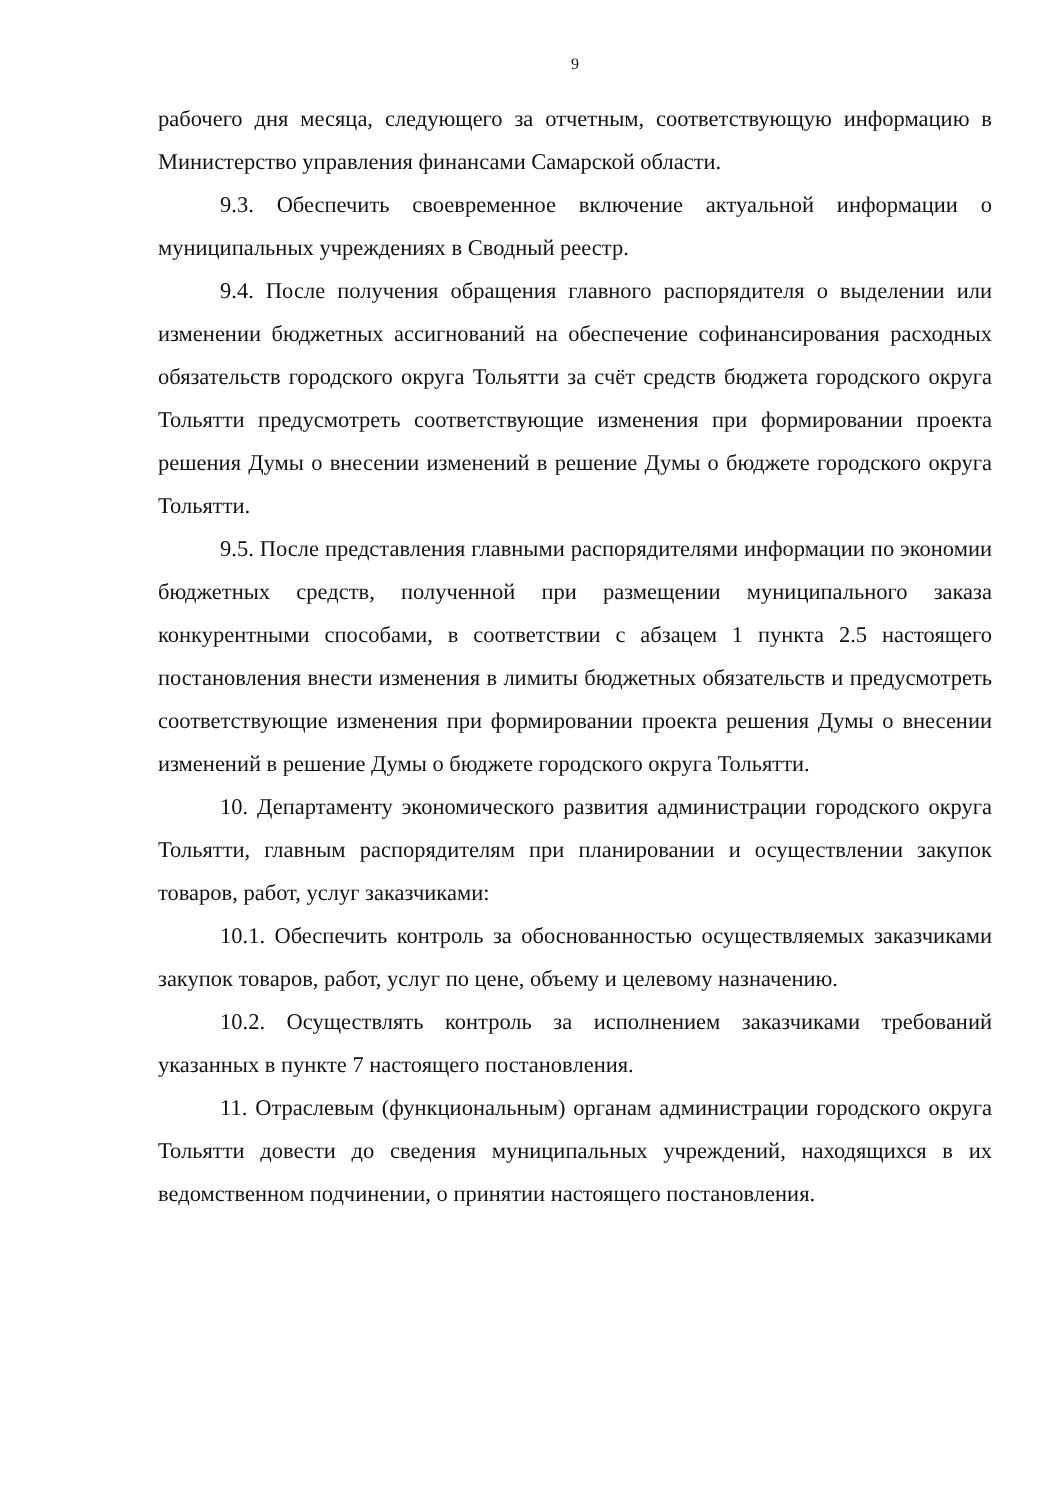9
рабочего дня месяца, следующего за отчетным, соответствующую информацию в Министерство управления финансами Самарской области.
9.3. Обеспечить своевременное включение актуальной информации о муниципальных учреждениях в Сводный реестр.
9.4. После получения обращения главного распорядителя о выделении или изменении бюджетных ассигнований на обеспечение софинансирования расходных обязательств городского округа Тольятти за счёт средств бюджета городского округа Тольятти предусмотреть соответствующие изменения при формировании проекта решения Думы о внесении изменений в решение Думы о бюджете городского округа Тольятти.
9.5. После представления главными распорядителями информации по экономии бюджетных средств, полученной при размещении муниципального заказа конкурентными способами, в соответствии с абзацем 1 пункта 2.5 настоящего постановления внести изменения в лимиты бюджетных обязательств и предусмотреть соответствующие изменения при формировании проекта решения Думы о внесении изменений в решение Думы о бюджете городского округа Тольятти.
10. Департаменту экономического развития администрации городского округа Тольятти, главным распорядителям при планировании и осуществлении закупок товаров, работ, услуг заказчиками:
10.1. Обеспечить контроль за обоснованностью осуществляемых заказчиками закупок товаров, работ, услуг по цене, объему и целевому назначению.
10.2. Осуществлять контроль за исполнением заказчиками требований указанных в пункте 7 настоящего постановления.
11. Отраслевым (функциональным) органам администрации городского округа Тольятти довести до сведения муниципальных учреждений, находящихся в их ведомственном подчинении, о принятии настоящего постановления.